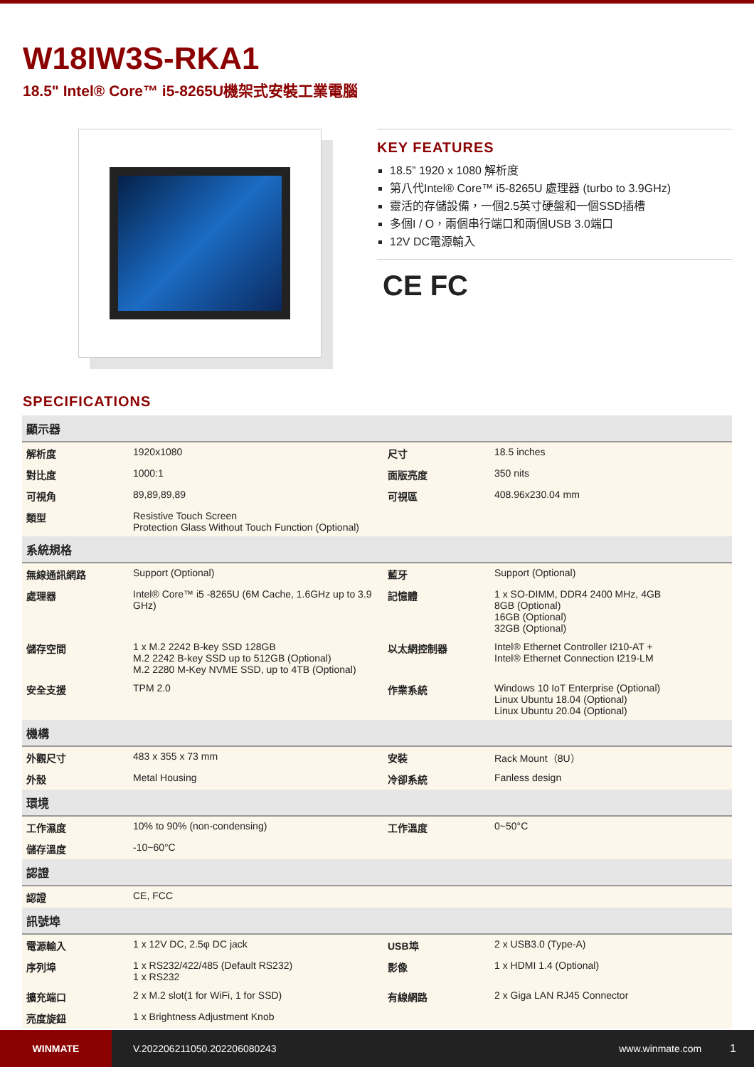W18IW3S-RKA1
18.5" Intel® Core™ i5-8265U機架式安裝工業電腦
KEY FEATURES
18.5” 1920 x 1080 解析度
第八代Intel® Core™ i5-8265U 處理器 (turbo to 3.9GHz)
靈活的存儲設備，一個2.5英寸硬盤和一個SSD插槽
多個I / O，兩個串行端口和兩個USB 3.0端口
12V DC電源輸入
CE FC
SPECIFICATIONS
| 顯示器 | | | |
| --- | --- | --- | --- |
| 解析度 | 1920x1080 | 尺寸 | 18.5 inches |
| 對比度 | 1000:1 | 面版亮度 | 350 nits |
| 可視角 | 89,89,89,89 | 可視區 | 408.96x230.04 mm |
| 類型 | Resistive Touch Screen Protection Glass Without Touch Function (Optional) | | |
| 系統規格 | | | |
| 無線通訊網路 | Support (Optional) | 藍牙 | Support (Optional) |
| 處理器 | Intel® Core™ i5 -8265U (6M Cache, 1.6GHz up to 3.9 GHz) | 記憶體 | 1 x SO-DIMM, DDR4 2400 MHz, 4GB 8GB (Optional) 16GB (Optional) 32GB (Optional) |
| 儲存空間 | 1 x M.2 2242 B-key SSD 128GB M.2 2242 B-key SSD up to 512GB (Optional) M.2 2280 M-Key NVME SSD, up to 4TB (Optional) | 以太網控制器 | Intel® Ethernet Controller I210-AT + Intel® Ethernet Connection I219-LM |
| 安全支援 | TPM 2.0 | 作業系統 | Windows 10 IoT Enterprise (Optional) Linux Ubuntu 18.04 (Optional) Linux Ubuntu 20.04 (Optional) |
| 機構 | | | |
| 外觀尺寸 | 483 x 355 x 73 mm | 安裝 | Rack Mount（8U） |
| 外殼 | Metal Housing | 冷卻系統 | Fanless design |
| 環境 | | | |
| 工作濕度 | 10% to 90% (non-condensing) | 工作溫度 | 0~50°C |
| 儲存溫度 | -10~60°C | | |
| 認證 | | | |
| 認證 | CE, FCC | | |
| 訊號埠 | | | |
| 電源輸入 | 1 x 12V DC, 2.5φ DC jack | USB埠 | 2 x USB3.0 (Type-A) |
| 序列埠 | 1 x RS232/422/485 (Default RS232) 1 x RS232 | 影像 | 1 x HDMI 1.4 (Optional) |
| 擴充端口 | 2 x M.2 slot(1 for WiFi, 1 for SSD) | 有線網路 | 2 x Giga LAN RJ45 Connector |
| 亮度旋鈕 | 1 x Brightness Adjustment Knob | | |
WINMATE
V.202206211050.202206080243 www.winmate.com 1